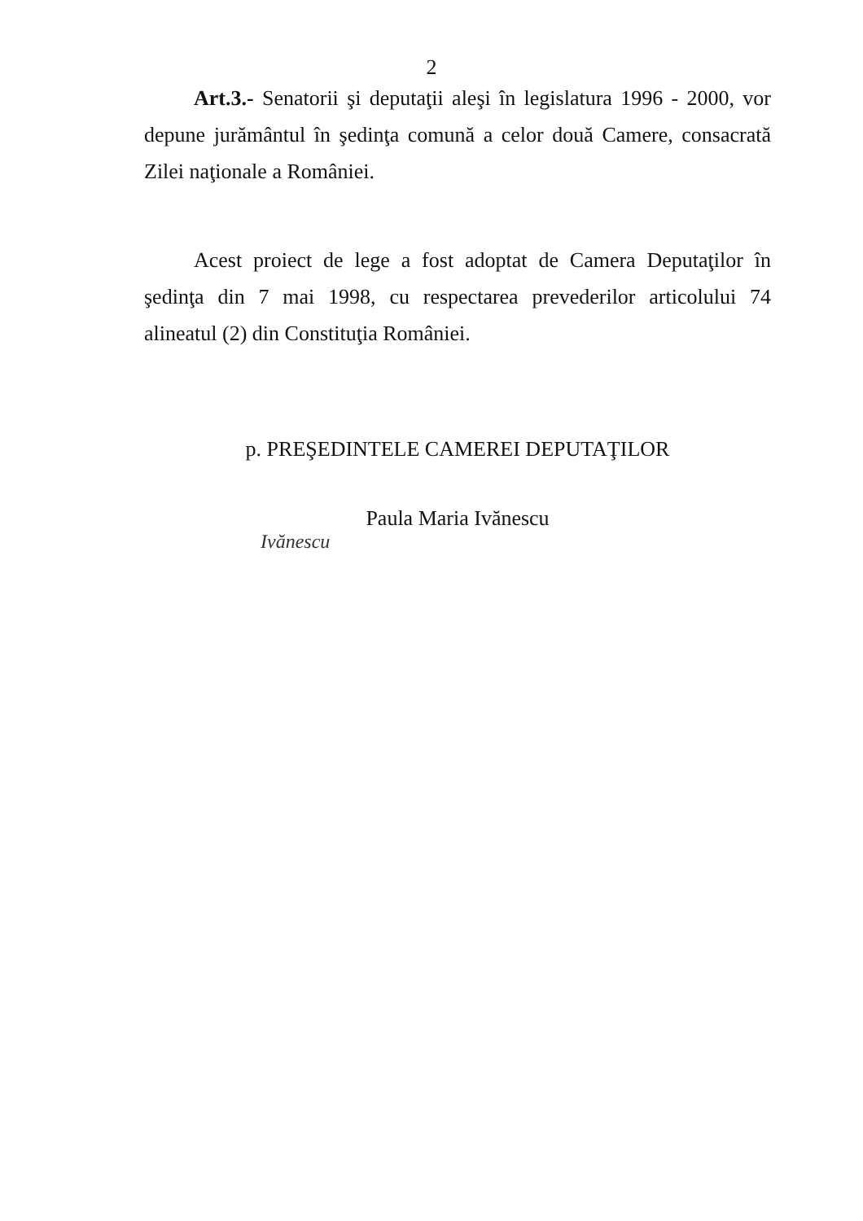2
Art.3.- Senatorii şi deputaţii aleşi în legislatura 1996 - 2000, vor depune jurământul în şedinţa comună a celor două Camere, consacrată Zilei naţionale a României.
Acest proiect de lege a fost adoptat de Camera Deputaţilor în şedinţa din 7 mai 1998, cu respectarea prevederilor articolului 74 alineatul (2) din Constituţia României.
p. PREŞEDINTELE CAMEREI DEPUTAŢILOR
Paula Maria Ivănescu
Ivănescu